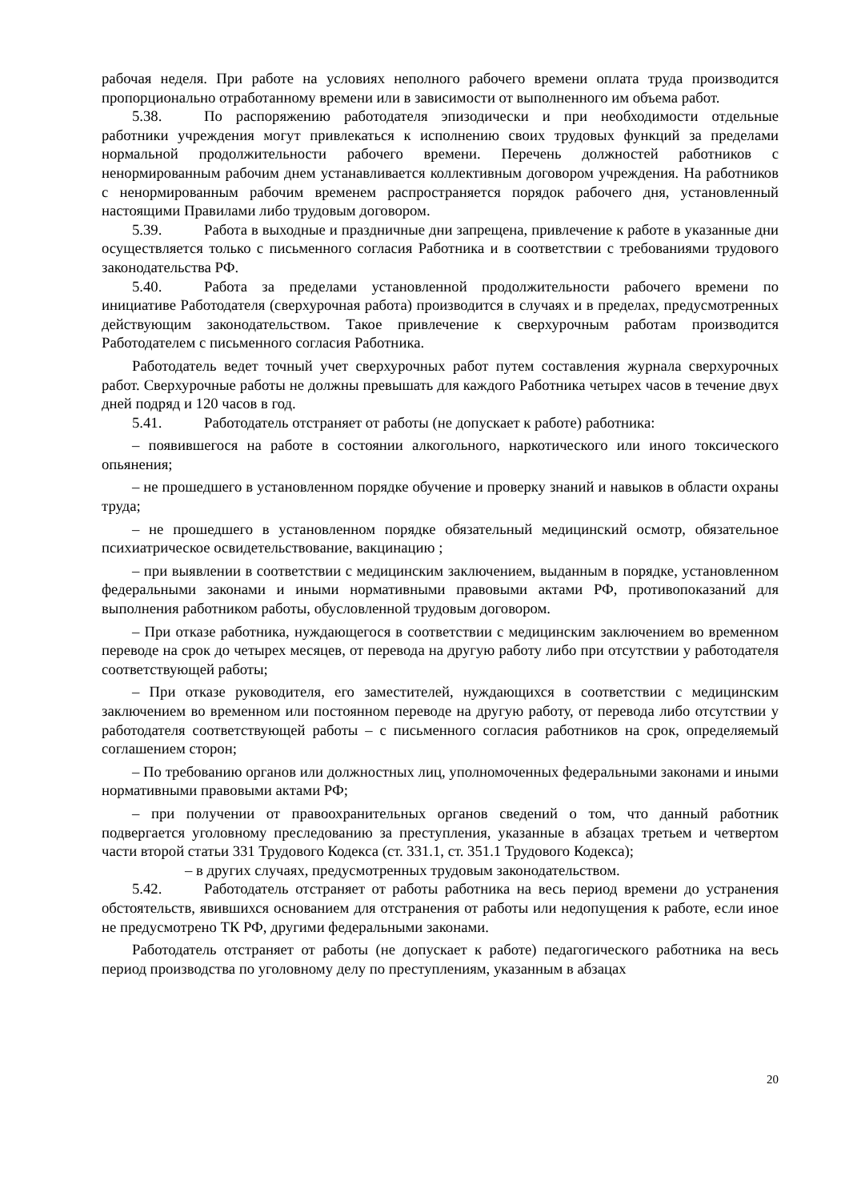рабочая неделя. При работе на условиях неполного рабочего времени оплата труда производится пропорционально отработанному времени или в зависимости от выполненного им объема работ.
5.38. По распоряжению работодателя эпизодически и при необходимости отдельные работники учреждения могут привлекаться к исполнению своих трудовых функций за пределами нормальной продолжительности рабочего времени. Перечень должностей работников с ненормированным рабочим днем устанавливается коллективным договором учреждения. На работников с ненормированным рабочим временем распространяется порядок рабочего дня, установленный настоящими Правилами либо трудовым договором.
5.39. Работа в выходные и праздничные дни запрещена, привлечение к работе в указанные дни осуществляется только с письменного согласия Работника и в соответствии с требованиями трудового законодательства РФ.
5.40. Работа за пределами установленной продолжительности рабочего времени по инициативе Работодателя (сверхурочная работа) производится в случаях и в пределах, предусмотренных действующим законодательством. Такое привлечение к сверхурочным работам производится Работодателем с письменного согласия Работника.
Работодатель ведет точный учет сверхурочных работ путем составления журнала сверхурочных работ. Сверхурочные работы не должны превышать для каждого Работника четырех часов в течение двух дней подряд и 120 часов в год.
5.41. Работодатель отстраняет от работы (не допускает к работе) работника:
– появившегося на работе в состоянии алкогольного, наркотического или иного токсического опьянения;
– не прошедшего в установленном порядке обучение и проверку знаний и навыков в области охраны труда;
– не прошедшего в установленном порядке обязательный медицинский осмотр, обязательное психиатрическое освидетельствование, вакцинацию ;
– при выявлении в соответствии с медицинским заключением, выданным в порядке, установленном федеральными законами и иными нормативными правовыми актами РФ, противопоказаний для выполнения работником работы, обусловленной трудовым договором.
– При отказе работника, нуждающегося в соответствии с медицинским заключением во временном переводе на срок до четырех месяцев, от перевода на другую работу либо при отсутствии у работодателя соответствующей работы;
– При отказе руководителя, его заместителей, нуждающихся в соответствии с медицинским заключением во временном или постоянном переводе на другую работу, от перевода либо отсутствии у работодателя соответствующей работы – с письменного согласия работников на срок, определяемый соглашением сторон;
– По требованию органов или должностных лиц, уполномоченных федеральными законами и иными нормативными правовыми актами РФ;
– при получении от правоохранительных органов сведений о том, что данный работник подвергается уголовному преследованию за преступления, указанные в абзацах третьем и четвертом части второй статьи 331 Трудового Кодекса (ст. 331.1, ст. 351.1 Трудового Кодекса);
– в других случаях, предусмотренных трудовым законодательством.
5.42. Работодатель отстраняет от работы работника на весь период времени до устранения обстоятельств, явившихся основанием для отстранения от работы или недопущения к работе, если иное не предусмотрено ТК РФ, другими федеральными законами.
Работодатель отстраняет от работы (не допускает к работе) педагогического работника на весь период производства по уголовному делу по преступлениям, указанным в абзацах
20